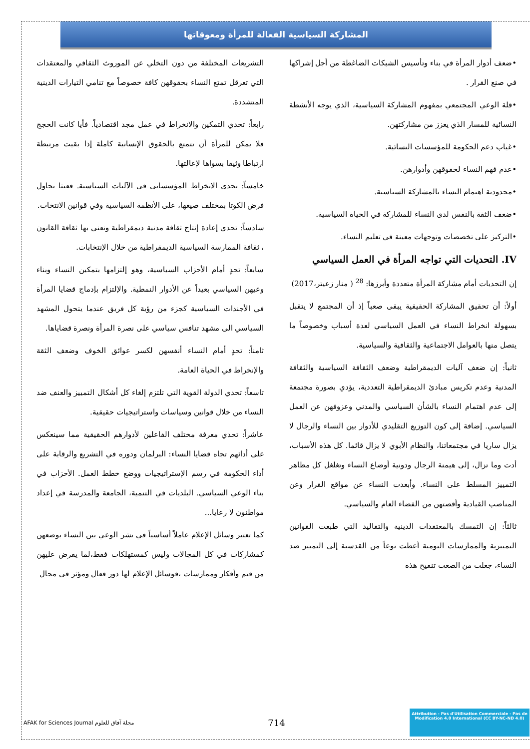المشاركة السياسية الفعالة للمرأة ومعوقاتها
•ضعف أدوار المرأة في بناء وتأسيس الشبكات الضاغطة من أجل إشراكها في صنع القرار .
•قلة الوعي المجتمعي بمفهوم المشاركة السياسية، الذي يوجه الأنشطة النسائية للمسار الذي يعزز من مشاركتهن.
•غياب دعم الحكومة للمؤسسات النسائية.
•عدم فهم النساء لحقوقهن وأدوارهن.
•محدودية اهتمام النساء بالمشاركة السياسية.
•ضعف الثقة بالنفس لدى النساء للمشاركة في الحياة السياسية.
•التركيز على تخصصات وتوجهات معينة في تعليم النساء.
IV. التحديات التي تواجه المرأة في العمل السياسي
إن التحديات أمام مشاركة المرأة متعددة وأبرزها: <sup>28</sup> ( منار زعيتر،2017)
أولاً: أن تحقيق المشاركة الحقيقية يبقى صعباً إذ أن المجتمع لا يتقبل بسهولة انخراط النساء في العمل السياسي لعدة أسباب وخصوصاً ما يتصل منها بالعوامل الاجتماعية والثقافية والسياسية.
ثانياً: إن ضعف آليات الديمقراطية وضعف الثقافة السياسية والثقافة المدنية وعدم تكريس مبادئ الديمقراطية التعددية، يؤدي بصورة مجتمعة إلى عدم اهتمام النساء بالشأن السياسي والمدني وعزوفهن عن العمل السياسي. إضافة إلى كون التوزيع التقليدي للأدوار بين النساء والرجال لا يزال ساريا في مجتمعاتنا، والنظام الأبوي لا يزال قائما. كل هذه الأسباب، أدت وما تزال، إلى هيمنة الرجال ودونية أوضاع النساء وتغلغل كل مظاهر التمييز المسلط على النساء. وأبعدت النساء عن مواقع القرار وعن المناصب القيادية وأقصتهن من الفضاء العام والسياسي.
ثالثاً: إن التمسك بالمعتقدات الدينية والتقاليد التي طبعت القوانين التمييزية والممارسات اليومية أعطت نوعاً من القدسية إلى التمييز ضد النساء، جعلت من الصعب تنقيح هذه
التشريعات المختلفة من دون التخلي عن الموروث الثقافي والمعتقدات التي تعرقل تمتع النساء بحقوقهن كافة خصوصاً مع تنامي التيارات الدينية المتشددة.
رابعاً: تحدي التمكين والانخراط في عمل مجد اقتصادياً. فأيا كانت الحجج فلا يمكن للمرأة أن تتمتع بالحقوق الإنسانية كاملة إذا بقيت مرتبطة ارتباطا وثيقا بسواها لإعالتها.
خامساً: تحدي الانخراط المؤسساتي في الآليات السياسية. فعبثا نحاول فرض الكوتا بمختلف صيغها، على الأنظمة السياسية وفي قوانين الانتخاب.
سادساً: تحدي إعادة إنتاج ثقافة مدنية ديمقراطية ونعني بها ثقافة القانون ، ثقافة الممارسة السياسية الديمقراطية من خلال الإنتخابات.
سابعاً: تحدٍ أمام الأحزاب السياسية، وهو إلتزامها بتمكين النساء وبناء وعيهن السياسي بعيداً عن الأدوار النمطية. والإلتزام بإدماج قضايا المرأة في الأجندات السياسية كجزء من رؤية كل فريق عندما يتحول المشهد السياسي الى مشهد تنافس سياسي على نصرة المرأة ونصرة قضاياها.
ثامناً: تحدٍ أمام النساء أنفسهن لكسر عوائق الخوف وضعف الثقة والإنخراط في الحياة العامة.
تاسعاً: تحدي الدولة القوية التي تلتزم إلغاء كل أشكال التمييز والعنف ضد النساء من خلال قوانين وسياسات واستراتيجيات حقيقية.
عاشراً: تحدي معرفة مختلف الفاعلين لأدوارهم الحقيقية مما سينعكس على أدائهم تجاه قضايا النساء: البرلمان ودوره في التشريع والرقابة على أداء الحكومة في رسم الإستراتيجيات ووضع خطط العمل. الأحزاب في بناء الوعي السياسي. البلديات في التنمية، الجامعة والمدرسة في إعداد مواطنون لا رعايا...
كما تعتبر وسائل الإعلام عاملاً أساسياً في نشر الوعي بين النساء بوضعهن كمشاركات في كل المجالات وليس كمستهلكات فقط،لما يفرض عليهن من قيم وأفكار وممارسات ،فوسائل الإعلام لها دور فعال ومؤثر في مجال
AFAK for Sciences Journal مجلة آفاق للعلوم
714
Attribution - Pas d'Utilisation Commerciale - Pas de Modification 4.0 International (CC BY-NC-ND 4.0)